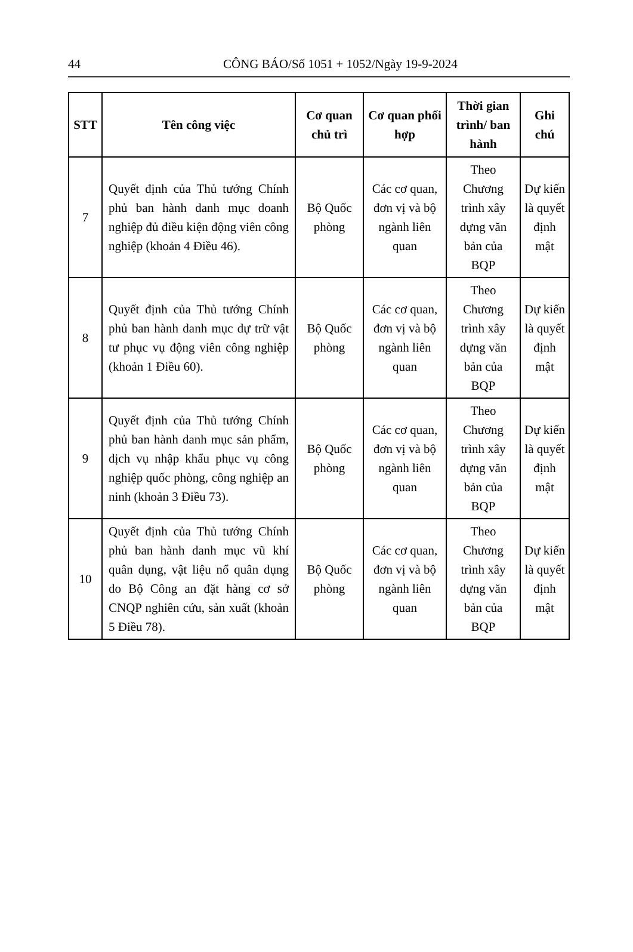44 CÔNG BÁO/Số 1051 + 1052/Ngày 19-9-2024
| STT | Tên công việc | Cơ quan chủ trì | Cơ quan phối hợp | Thời gian trình/ ban hành | Ghi chú |
| --- | --- | --- | --- | --- | --- |
| 7 | Quyết định của Thủ tướng Chính phủ ban hành danh mục doanh nghiệp đủ điều kiện động viên công nghiệp (khoản 4 Điều 46). | Bộ Quốc phòng | Các cơ quan, đơn vị và bộ ngành liên quan | Theo Chương trình xây dựng văn bản của BQP | Dự kiến là quyết định mật |
| 8 | Quyết định của Thủ tướng Chính phủ ban hành danh mục dự trữ vật tư phục vụ động viên công nghiệp (khoản 1 Điều 60). | Bộ Quốc phòng | Các cơ quan, đơn vị và bộ ngành liên quan | Theo Chương trình xây dựng văn bản của BQP | Dự kiến là quyết định mật |
| 9 | Quyết định của Thủ tướng Chính phủ ban hành danh mục sản phẩm, dịch vụ nhập khẩu phục vụ công nghiệp quốc phòng, công nghiệp an ninh (khoản 3 Điều 73). | Bộ Quốc phòng | Các cơ quan, đơn vị và bộ ngành liên quan | Theo Chương trình xây dựng văn bản của BQP | Dự kiến là quyết định mật |
| 10 | Quyết định của Thủ tướng Chính phủ ban hành danh mục vũ khí quân dụng, vật liệu nổ quân dụng do Bộ Công an đặt hàng cơ sở CNQP nghiên cứu, sản xuất (khoản 5 Điều 78). | Bộ Quốc phòng | Các cơ quan, đơn vị và bộ ngành liên quan | Theo Chương trình xây dựng văn bản của BQP | Dự kiến là quyết định mật |